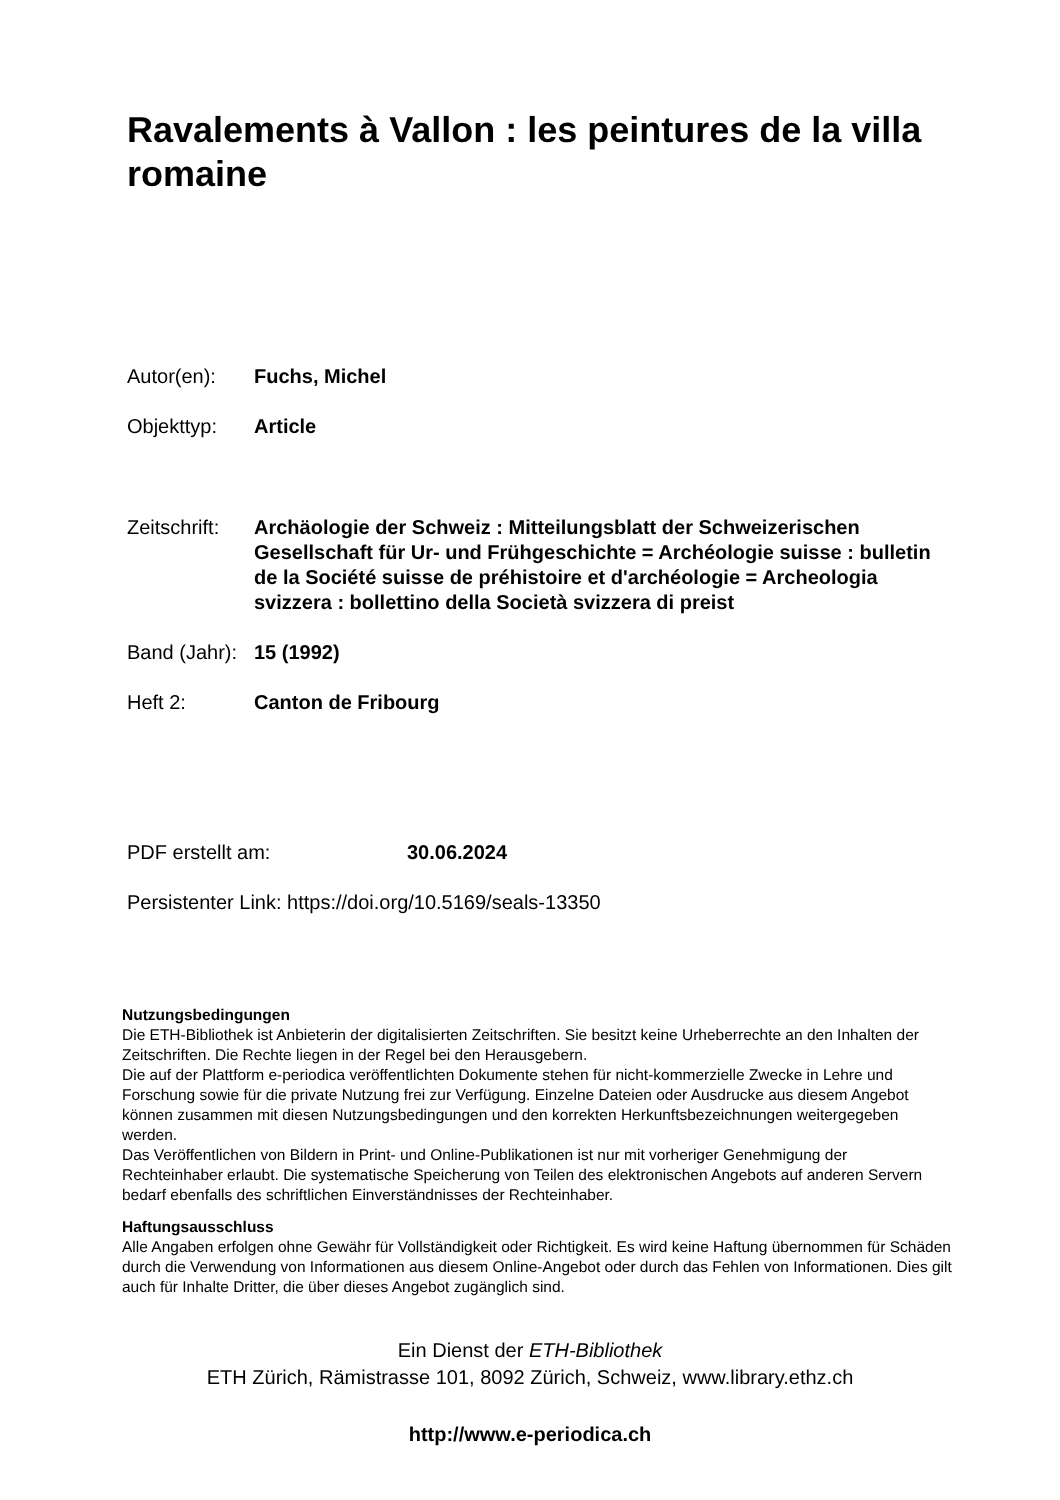Ravalements à Vallon : les peintures de la villa romaine
Autor(en): Fuchs, Michel
Objekttyp: Article
Zeitschrift:
Archäologie der Schweiz : Mitteilungsblatt der Schweizerischen Gesellschaft für Ur- und Frühgeschichte = Archéologie suisse : bulletin de la Société suisse de préhistoire et d'archéologie = Archeologia svizzera : bollettino della Società svizzera di preist
Band (Jahr):
15 (1992)
Heft 2: Canton de Fribourg
PDF erstellt am: 30.06.2024
Persistenter Link: https://doi.org/10.5169/seals-13350
Nutzungsbedingungen
Die ETH-Bibliothek ist Anbieterin der digitalisierten Zeitschriften. Sie besitzt keine Urheberrechte an den Inhalten der Zeitschriften. Die Rechte liegen in der Regel bei den Herausgebern.
Die auf der Plattform e-periodica veröffentlichten Dokumente stehen für nicht-kommerzielle Zwecke in Lehre und Forschung sowie für die private Nutzung frei zur Verfügung. Einzelne Dateien oder Ausdrucke aus diesem Angebot können zusammen mit diesen Nutzungsbedingungen und den korrekten Herkunftsbezeichnungen weitergegeben werden.
Das Veröffentlichen von Bildern in Print- und Online-Publikationen ist nur mit vorheriger Genehmigung der Rechteinhaber erlaubt. Die systematische Speicherung von Teilen des elektronischen Angebots auf anderen Servern bedarf ebenfalls des schriftlichen Einverständnisses der Rechteinhaber.
Haftungsausschluss
Alle Angaben erfolgen ohne Gewähr für Vollständigkeit oder Richtigkeit. Es wird keine Haftung übernommen für Schäden durch die Verwendung von Informationen aus diesem Online-Angebot oder durch das Fehlen von Informationen. Dies gilt auch für Inhalte Dritter, die über dieses Angebot zugänglich sind.
Ein Dienst der ETH-Bibliothek
ETH Zürich, Rämistrasse 101, 8092 Zürich, Schweiz, www.library.ethz.ch
http://www.e-periodica.ch